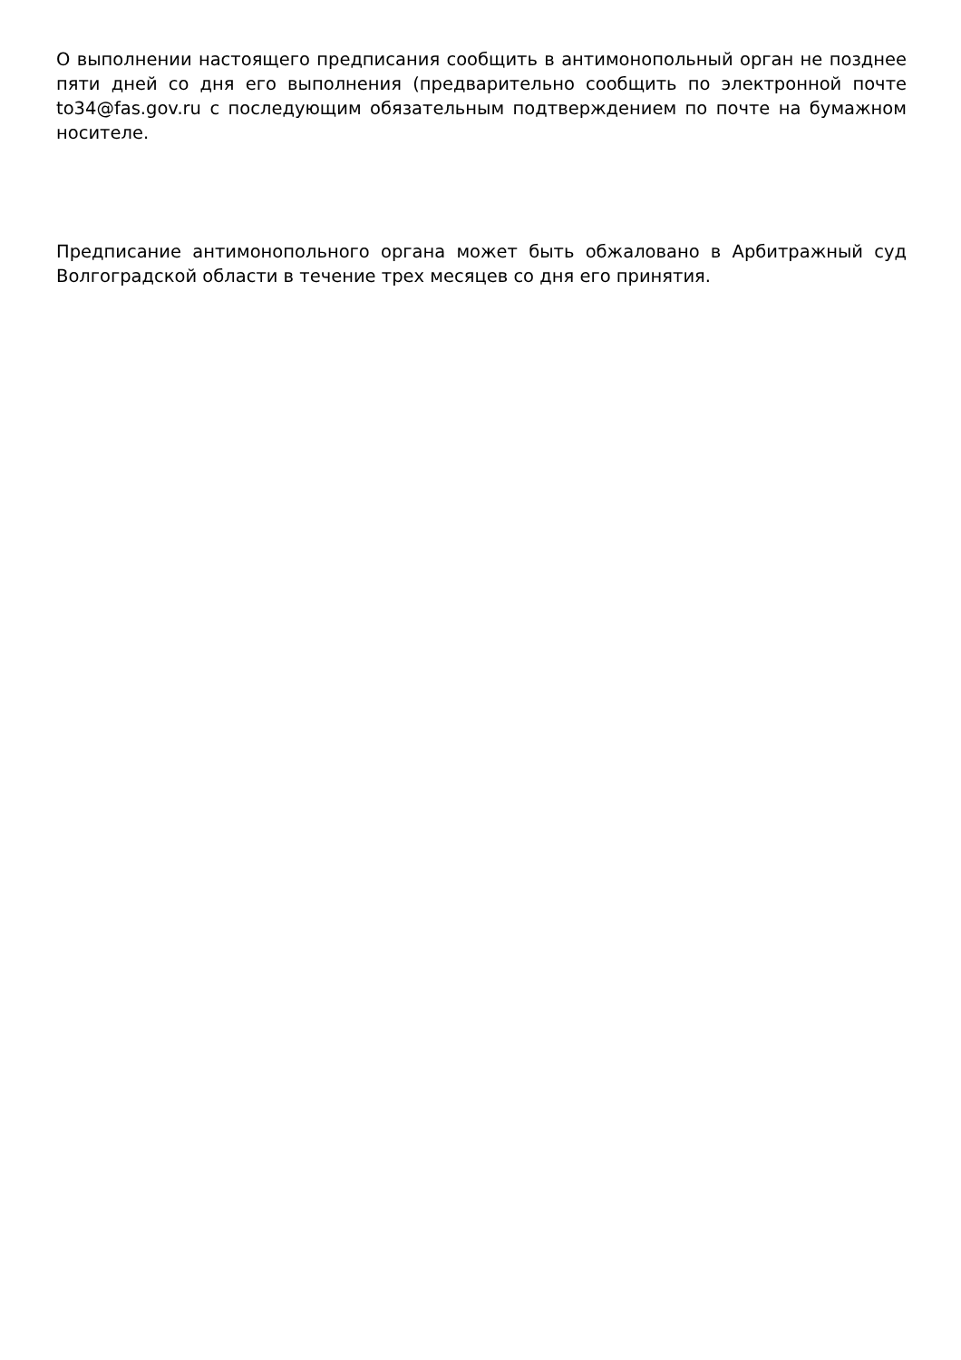О выполнении настоящего предписания сообщить в антимонопольный орган не позднее пяти дней со дня его выполнения (предварительно сообщить по электронной почте to34@fas.gov.ru с последующим обязательным подтверждением по почте на бумажном носителе.
Предписание антимонопольного органа может быть обжаловано в Арбитражный суд Волгоградской области в течение трех месяцев со дня его принятия.